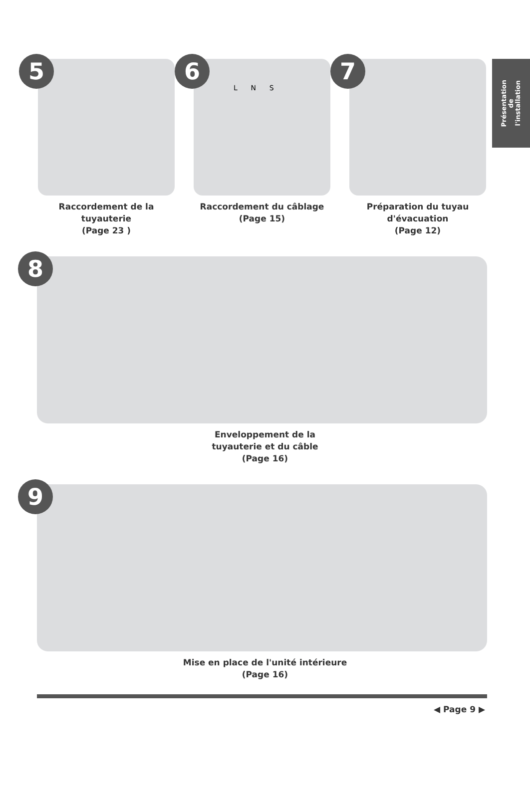Présentation
de
l'installation
5
Raccordement de la tuyauterie
(Page 23 )
6
L N S
Raccordement du câblage
(Page 15)
7
Préparation du tuyau
d'évacuation
(Page 12)
8
Enveloppement de la
tuyauterie et du câble
(Page 16)
9
Mise en place de l'unité intérieure
(Page 16)
◀ Page 9 ▶